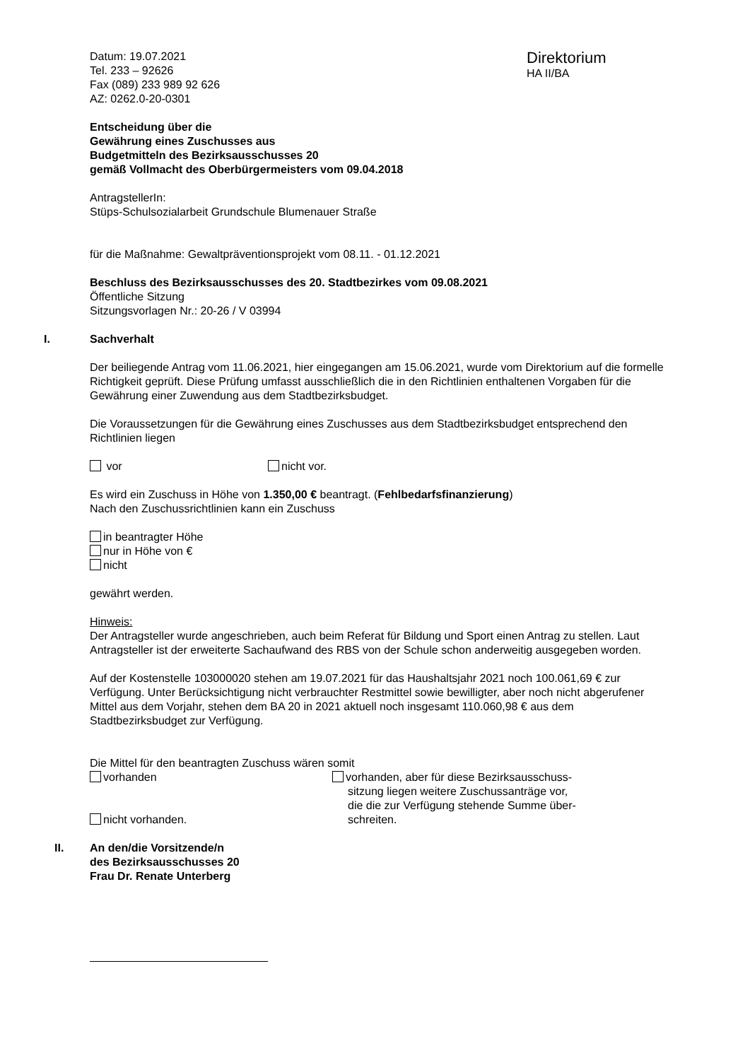Datum: 19.07.2021
Tel. 233 – 92626
Fax (089) 233 989 92 626
AZ: 0262.0-20-0301
Direktorium
HA II/BA
Entscheidung über die
Gewährung eines Zuschusses aus
Budgetmitteln des Bezirksausschusses 20
gemäß Vollmacht des Oberbürgermeisters vom 09.04.2018
AntragstellerIn:
Stüps-Schulsozialarbeit Grundschule Blumenauer Straße
für die Maßnahme: Gewaltpräventionsprojekt vom 08.11. - 01.12.2021
Beschluss des Bezirksausschusses des 20. Stadtbezirkes vom 09.08.2021
Öffentliche Sitzung
Sitzungsvorlagen Nr.: 20-26 / V 03994
I. Sachverhalt
Der beiliegende Antrag vom 11.06.2021, hier eingegangen am 15.06.2021, wurde vom Direktorium auf die formelle Richtigkeit geprüft. Diese Prüfung umfasst ausschließlich die in den Richtlinien enthaltenen Vorgaben für die Gewährung einer Zuwendung aus dem Stadtbezirksbudget.
Die Voraussetzungen für die Gewährung eines Zuschusses aus dem Stadtbezirksbudget entsprechend den Richtlinien liegen
vor nicht vor.
Es wird ein Zuschuss in Höhe von 1.350,00 € beantragt. (Fehlbedarfsfinanzierung)
Nach den Zuschussrichtlinien kann ein Zuschuss
in beantragter Höhe
nur in Höhe von €
nicht
gewährt werden.
Hinweis:
Der Antragsteller wurde angeschrieben, auch beim Referat für Bildung und Sport einen Antrag zu stellen. Laut Antragsteller ist der erweiterte Sachaufwand des RBS von der Schule schon anderweitig ausgegeben worden.
Auf der Kostenstelle 103000020 stehen am 19.07.2021 für das Haushaltsjahr 2021 noch 100.061,69 € zur Verfügung. Unter Berücksichtigung nicht verbrauchter Restmittel sowie bewilligter, aber noch nicht abgerufener Mittel aus dem Vorjahr, stehen dem BA 20 in 2021 aktuell noch insgesamt 110.060,98 € aus dem Stadtbezirksbudget zur Verfügung.
Die Mittel für den beantragten Zuschuss wären somit
vorhanden
nicht vorhanden.
vorhanden, aber für diese Bezirksausschuss-
sitzung liegen weitere Zuschussanträge vor,
die die zur Verfügung stehende Summe über-
schreiten.
II. An den/die Vorsitzende/n
des Bezirksausschusses 20
Frau Dr. Renate Unterberg